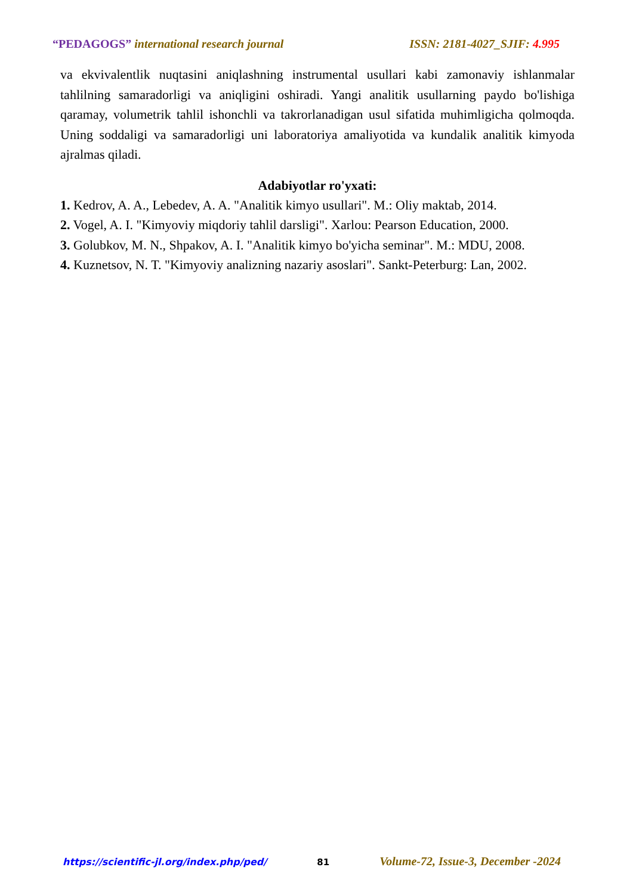“PEDAGOGS” international research journal ISSN: 2181-4027_SJIF: 4.995
va ekvivalentlik nuqtasini aniqlashning instrumental usullari kabi zamonaviy ishlanmalar tahlilning samaradorligi va aniqligini oshiradi. Yangi analitik usullarning paydo bo'lishiga qaramay, volumetrik tahlil ishonchli va takrorlanadigan usul sifatida muhimligicha qolmoqda. Uning soddaligi va samaradorligi uni laboratoriya amaliyotida va kundalik analitik kimyoda ajralmas qiladi.
Adabiyotlar ro'yxati:
1. Kedrov, A. A., Lebedev, A. A. "Analitik kimyo usullari". M.: Oliy maktab, 2014.
2. Vogel, A. I. "Kimyoviy miqdoriy tahlil darsligi". Xarlou: Pearson Education, 2000.
3. Golubkov, M. N., Shpakov, A. I. "Analitik kimyo bo'yicha seminar". M.: MDU, 2008.
4. Kuznetsov, N. T. "Kimyoviy analizning nazariy asoslari". Sankt-Peterburg: Lan, 2002.
https://scientific-jl.org/index.php/ped/ 81 Volume-72, Issue-3, December -2024